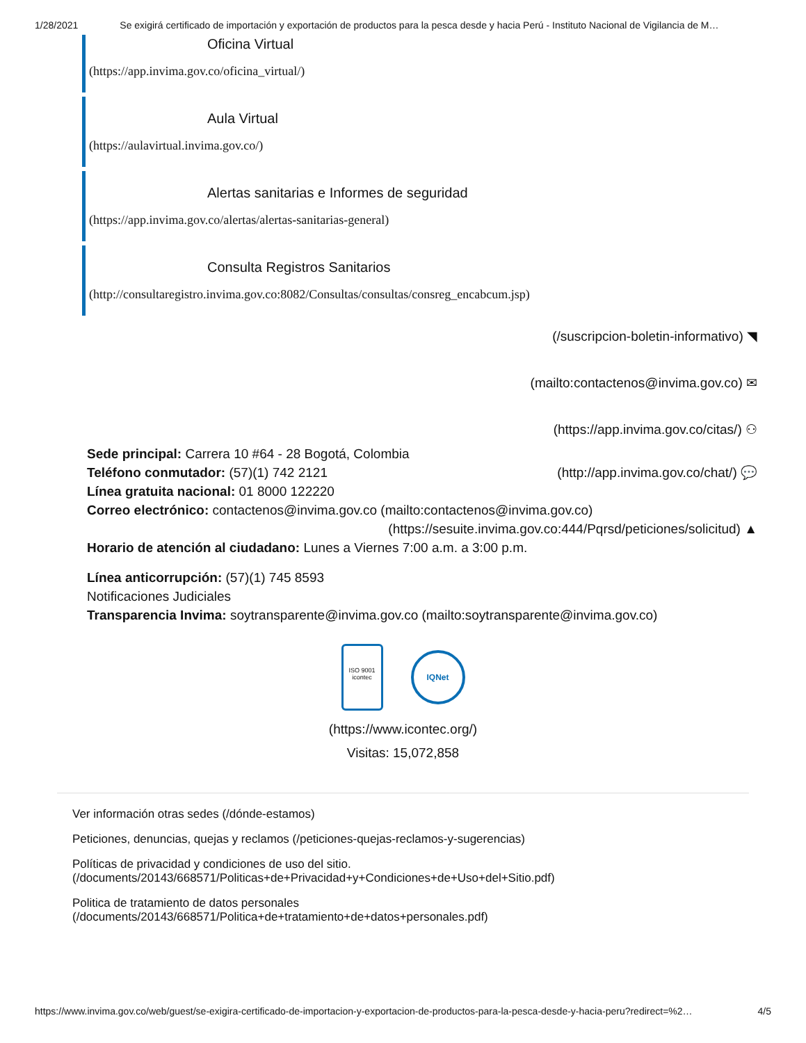1/28/2021 Se exigirá certificado de importación y exportación de productos para la pesca desde y hacia Perú - Instituto Nacional de Vigilancia de M…
Oficina Virtual
(https://app.invima.gov.co/oficina_virtual/)
Aula Virtual
(https://aulavirtual.invima.gov.co/)
Alertas sanitarias e Informes de seguridad
(https://app.invima.gov.co/alertas/alertas-sanitarias-general)
Consulta Registros Sanitarios
(http://consultaregistro.invima.gov.co:8082/Consultas/consultas/consreg_encabcum.jsp)
(/suscripcion-boletin-informativo) ◥
(mailto:contactenos@invima.gov.co) ✉
(https://app.invima.gov.co/citas/) ⚇
Sede principal: Carrera 10 #64 - 28 Bogotá, Colombia
Teléfono conmutador: (57)(1) 742 2121 (http://app.invima.gov.co/chat/) 💬
Línea gratuita nacional: 01 8000 122220
Correo electrónico: contactenos@invima.gov.co (mailto:contactenos@invima.gov.co)
(https://sesuite.invima.gov.co:444/Pqrsd/peticiones/solicitud) ▲
Horario de atención al ciudadano: Lunes a Viernes 7:00 a.m. a 3:00 p.m.
Línea anticorrupción: (57)(1) 745 8593
Notificaciones Judiciales
Transparencia Invima: soytransparente@invima.gov.co (mailto:soytransparente@invima.gov.co)
ISO 9001
icontec IQNet
(https://www.icontec.org/)
Visitas: 15,072,858
Ver información otras sedes (/dónde-estamos)
Peticiones, denuncias, quejas y reclamos (/peticiones-quejas-reclamos-y-sugerencias)
Políticas de privacidad y condiciones de uso del sitio.
(/documents/20143/668571/Politicas+de+Privacidad+y+Condiciones+de+Uso+del+Sitio.pdf)
Politica de tratamiento de datos personales
(/documents/20143/668571/Politica+de+tratamiento+de+datos+personales.pdf)
https://www.invima.gov.co/web/guest/se-exigira-certificado-de-importacion-y-exportacion-de-productos-para-la-pesca-desde-y-hacia-peru?redirect=%2… 4/5